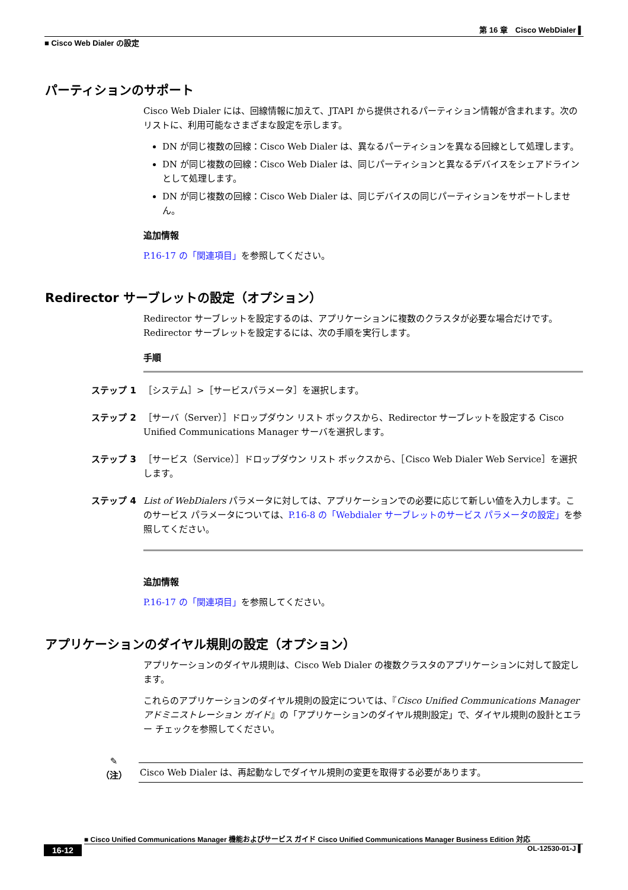第 16 章　Cisco WebDialer ▌
■ Cisco Web Dialer の設定
パーティションのサポート
Cisco Web Dialer には、回線情報に加えて、JTAPI から提供されるパーティション情報が含まれます。次のリストに、利用可能なさまざまな設定を示します。
DN が同じ複数の回線：Cisco Web Dialer は、異なるパーティションを異なる回線として処理します。
DN が同じ複数の回線：Cisco Web Dialer は、同じパーティションと異なるデバイスをシェアドラインとして処理します。
DN が同じ複数の回線：Cisco Web Dialer は、同じデバイスの同じパーティションをサポートしません。
追加情報
P.16-17 の「関連項目」を参照してください。
Redirector サーブレットの設定（オプション）
Redirector サーブレットを設定するのは、アプリケーションに複数のクラスタが必要な場合だけです。Redirector サーブレットを設定するには、次の手順を実行します。
手順
ステップ 1 ［システム］>［サービスパラメータ］を選択します。
ステップ 2 ［サーバ（Server）］ドロップダウン リスト ボックスから、Redirector サーブレットを設定する Cisco Unified Communications Manager サーバを選択します。
ステップ 3 ［サービス（Service）］ドロップダウン リスト ボックスから、［Cisco Web Dialer Web Service］を選択します。
ステップ 4 List of WebDialers パラメータに対しては、アプリケーションでの必要に応じて新しい値を入力します。このサービス パラメータについては、P.16-8 の「Webdialer サーブレットのサービス パラメータの設定」を参照してください。
追加情報
P.16-17 の「関連項目」を参照してください。
アプリケーションのダイヤル規則の設定（オプション）
アプリケーションのダイヤル規則は、Cisco Web Dialer の複数クラスタのアプリケーションに対して設定します。
これらのアプリケーションのダイヤル規則の設定については、『Cisco Unified Communications Manager アドミニストレーション ガイド』の「アプリケーションのダイヤル規則設定」で、ダイヤル規則の設計とエラー チェックを参照してください。
✎
（注）
Cisco Web Dialer は、再起動なしでダイヤル規則の変更を取得する必要があります。
■ Cisco Unified Communications Manager 機能およびサービス ガイド Cisco Unified Communications Manager Business Edition 対応
16-12 OL-12530-01-J ▌